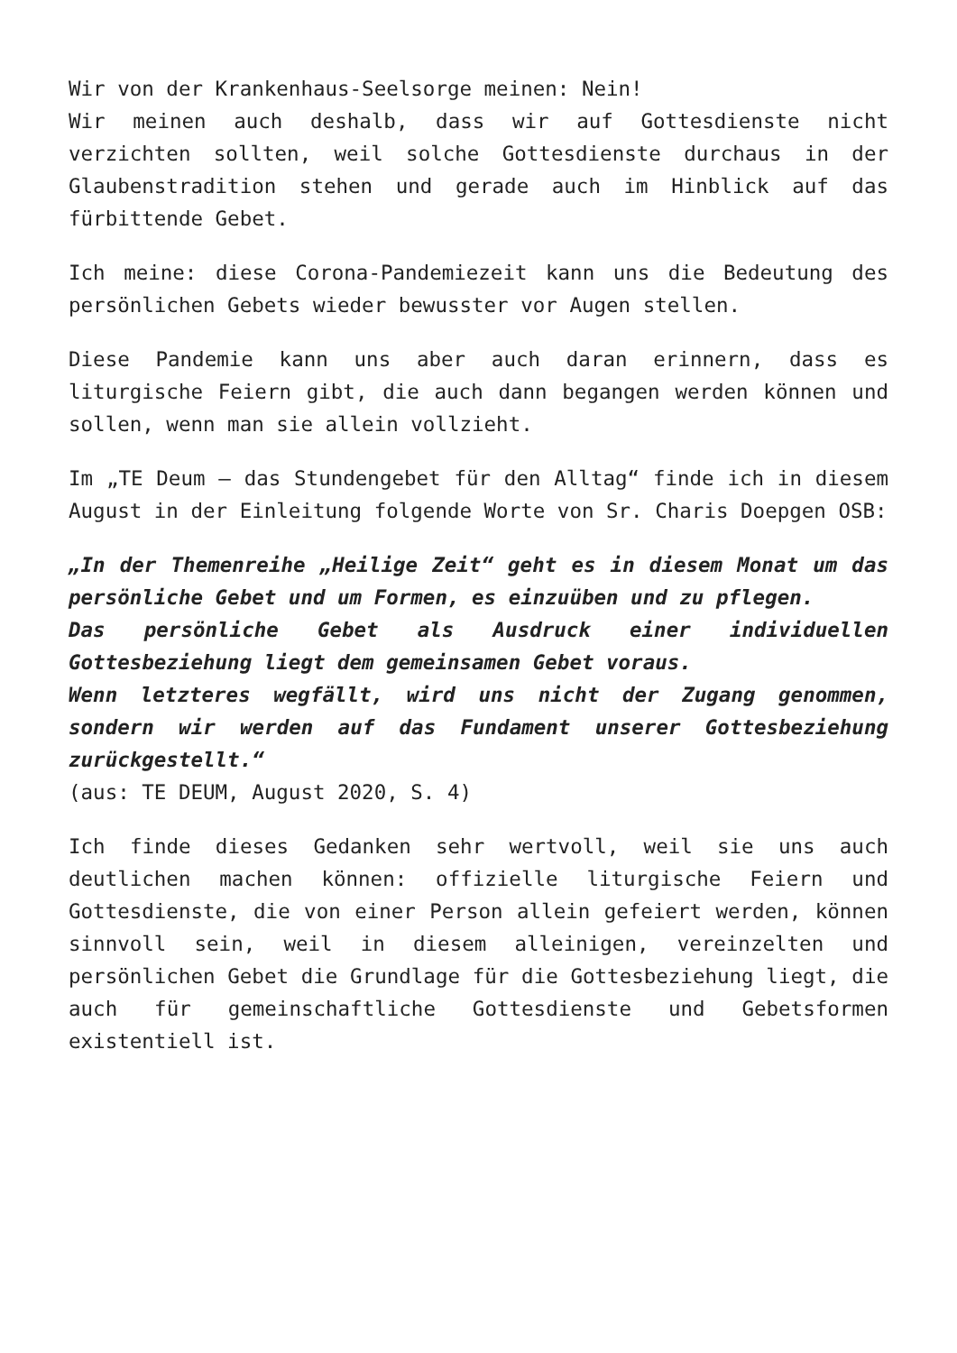Wir von der Krankenhaus-Seelsorge meinen: Nein!
Wir meinen auch deshalb, dass wir auf Gottesdienste nicht verzichten sollten, weil solche Gottesdienste durchaus in der Glaubenstradition stehen und gerade auch im Hinblick auf das fürbittende Gebet.
Ich meine: diese Corona-Pandemiezeit kann uns die Bedeutung des persönlichen Gebets wieder bewusster vor Augen stellen.
Diese Pandemie kann uns aber auch daran erinnern, dass es liturgische Feiern gibt, die auch dann begangen werden können und sollen, wenn man sie allein vollzieht.
Im „TE Deum – das Stundengebet für den Alltag“ finde ich in diesem August in der Einleitung folgende Worte von Sr. Charis Doepgen OSB:
„In der Themenreihe „Heilige Zeit“ geht es in diesem Monat um das persönliche Gebet und um Formen, es einzuüben und zu pflegen.
Das persönliche Gebet als Ausdruck einer individuellen Gottesbeziehung liegt dem gemeinsamen Gebet voraus.
Wenn letzteres wegfällt, wird uns nicht der Zugang genommen, sondern wir werden auf das Fundament unserer Gottesbeziehung zurückgestellt.“
(aus: TE DEUM, August 2020, S. 4)
Ich finde dieses Gedanken sehr wertvoll, weil sie uns auch deutlichen machen können: offizielle liturgische Feiern und Gottesdienste, die von einer Person allein gefeiert werden, können sinnvoll sein, weil in diesem alleinigen, vereinzelten und persönlichen Gebet die Grundlage für die Gottesbeziehung liegt, die auch für gemeinschaftliche Gottesdienste und Gebetsformen existentiell ist.